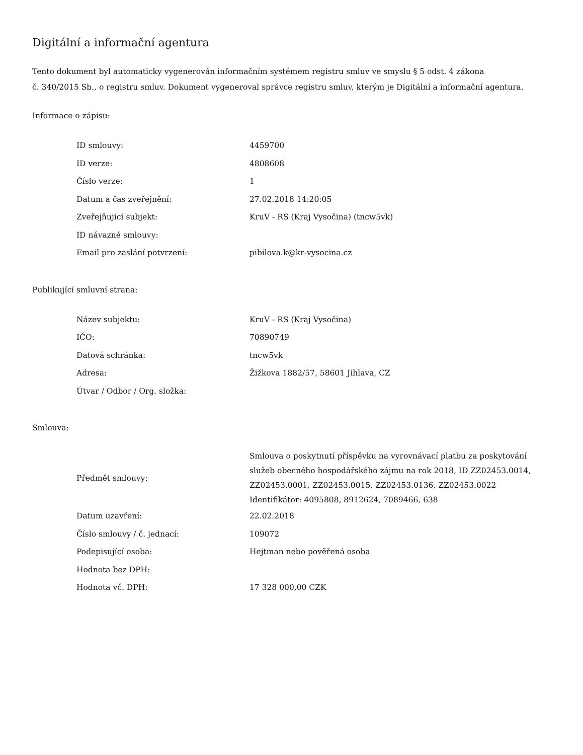Digitální a informační agentura
Tento dokument byl automaticky vygenerován informačním systémem registru smluv ve smyslu § 5 odst. 4 zákona
č. 340/2015 Sb., o registru smluv. Dokument vygeneroval správce registru smluv, kterým je Digitální a informační agentura.
Informace o zápisu:
| ID smlouvy: | 4459700 |
| ID verze: | 4808608 |
| Číslo verze: | 1 |
| Datum a čas zveřejnění: | 27.02.2018 14:20:05 |
| Zveřejňující subjekt: | KruV - RS (Kraj Vysočina) (tncw5vk) |
| ID návazné smlouvy: | |
| Email pro zaslání potvrzení: | pibilova.k@kr-vysocina.cz |
Publikující smluvní strana:
| Název subjektu: | KruV - RS (Kraj Vysočina) |
| IČO: | 70890749 |
| Datová schránka: | tncw5vk |
| Adresa: | Žižkova 1882/57, 58601 Jihlava, CZ |
| Útvar / Odbor / Org. složka: | |
Smlouva:
| Předmět smlouvy: | Smlouva o poskytnutí příspěvku na vyrovnávací platbu za poskytování služeb obecného hospodářského zájmu na rok 2018, ID ZZ02453.0014, ZZ02453.0001, ZZ02453.0015, ZZ02453.0136, ZZ02453.0022 Identifikátor: 4095808, 8912624, 7089466, 638 |
| Datum uzavření: | 22.02.2018 |
| Číslo smlouvy / č. jednací: | 109072 |
| Podepisující osoba: | Hejtman nebo pověřená osoba |
| Hodnota bez DPH: | |
| Hodnota vč. DPH: | 17 328 000,00 CZK |